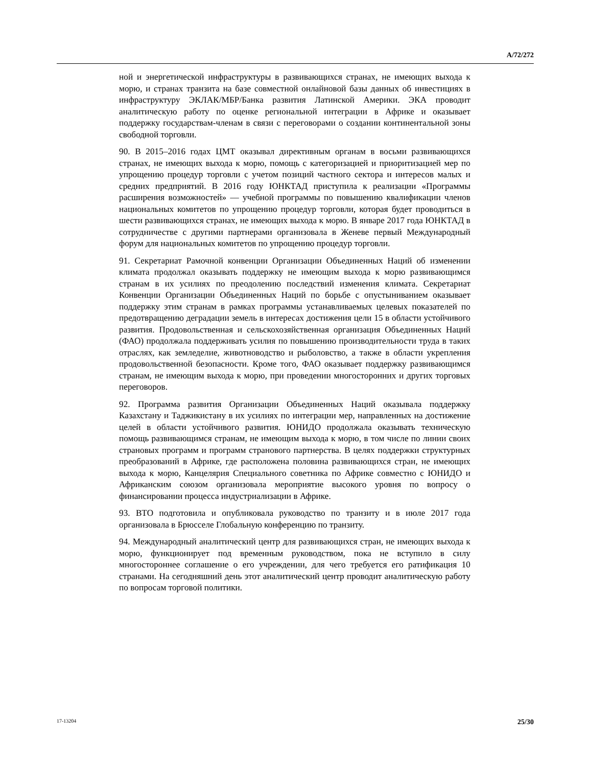A/72/272
ной и энергетической инфраструктуры в развивающихся странах, не имеющих выхода к морю, и странах транзита на базе совместной онлайновой базы данных об инвестициях в инфраструктуру ЭКЛАК/МБР/Банка развития Латинской Америки. ЭКА проводит аналитическую работу по оценке региональной интеграции в Африке и оказывает поддержку государствам-членам в связи с переговорами о создании континентальной зоны свободной торговли.
90. В 2015–2016 годах ЦМТ оказывал директивным органам в восьми развивающихся странах, не имеющих выхода к морю, помощь с категоризацией и приоритизацией мер по упрощению процедур торговли с учетом позиций частного сектора и интересов малых и средних предприятий. В 2016 году ЮНКТАД приступила к реализации «Программы расширения возможностей» — учебной программы по повышению квалификации членов национальных комитетов по упрощению процедур торговли, которая будет проводиться в шести развивающихся странах, не имеющих выхода к морю. В январе 2017 года ЮНКТАД в сотрудничестве с другими партнерами организовала в Женеве первый Международный форум для национальных комитетов по упрощению процедур торговли.
91. Секретариат Рамочной конвенции Организации Объединенных Наций об изменении климата продолжал оказывать поддержку не имеющим выхода к морю развивающимся странам в их усилиях по преодолению последствий изменения климата. Секретариат Конвенции Организации Объединенных Наций по борьбе с опустыниванием оказывает поддержку этим странам в рамках программы устанавливаемых целевых показателей по предотвращению деградации земель в интересах достижения цели 15 в области устойчивого развития. Продовольственная и сельскохозяйственная организация Объединенных Наций (ФАО) продолжала поддерживать усилия по повышению производительности труда в таких отраслях, как земледелие, животноводство и рыболовство, а также в области укрепления продовольственной безопасности. Кроме того, ФАО оказывает поддержку развивающимся странам, не имеющим выхода к морю, при проведении многосторонних и других торговых переговоров.
92. Программа развития Организации Объединенных Наций оказывала поддержку Казахстану и Таджикистану в их усилиях по интеграции мер, направленных на достижение целей в области устойчивого развития. ЮНИДО продолжала оказывать техническую помощь развивающимся странам, не имеющим выхода к морю, в том числе по линии своих страновых программ и программ странового партнерства. В целях поддержки структурных преобразований в Африке, где расположена половина развивающихся стран, не имеющих выхода к морю, Канцелярия Специального советника по Африке совместно с ЮНИДО и Африканским союзом организовала мероприятие высокого уровня по вопросу о финансировании процесса индустриализации в Африке.
93. ВТО подготовила и опубликовала руководство по транзиту и в июле 2017 года организовала в Брюсселе Глобальную конференцию по транзиту.
94. Международный аналитический центр для развивающихся стран, не имеющих выхода к морю, функционирует под временным руководством, пока не вступило в силу многостороннее соглашение о его учреждении, для чего требуется его ратификация 10 странами. На сегодняшний день этот аналитический центр проводит аналитическую работу по вопросам торговой политики.
17-13204 25/30